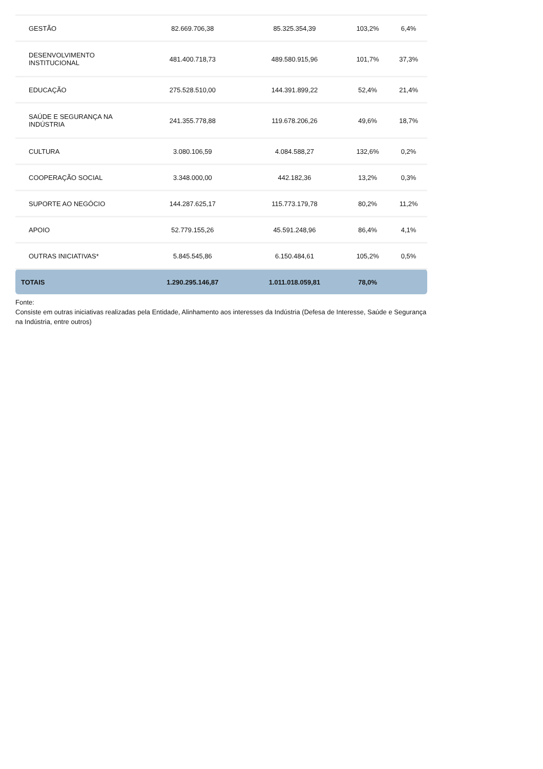| GESTÃO | 82.669.706,38 | 85.325.354,39 | 103,2% | 6,4% |
| DESENVOLVIMENTO INSTITUCIONAL | 481.400.718,73 | 489.580.915,96 | 101,7% | 37,3% |
| EDUCAÇÃO | 275.528.510,00 | 144.391.899,22 | 52,4% | 21,4% |
| SAÚDE E SEGURANÇA NA INDÚSTRIA | 241.355.778,88 | 119.678.206,26 | 49,6% | 18,7% |
| CULTURA | 3.080.106,59 | 4.084.588,27 | 132,6% | 0,2% |
| COOPERAÇÃO SOCIAL | 3.348.000,00 | 442.182,36 | 13,2% | 0,3% |
| SUPORTE AO NEGÓCIO | 144.287.625,17 | 115.773.179,78 | 80,2% | 11,2% |
| APOIO | 52.779.155,26 | 45.591.248,96 | 86,4% | 4,1% |
| OUTRAS INICIATIVAS* | 5.845.545,86 | 6.150.484,61 | 105,2% | 0,5% |
| TOTAIS | 1.290.295.146,87 | 1.011.018.059,81 | 78,0% | |
Fonte:
Consiste em outras iniciativas realizadas pela Entidade, Alinhamento aos interesses da Indústria (Defesa de Interesse, Saúde e Segurança na Indústria, entre outros)